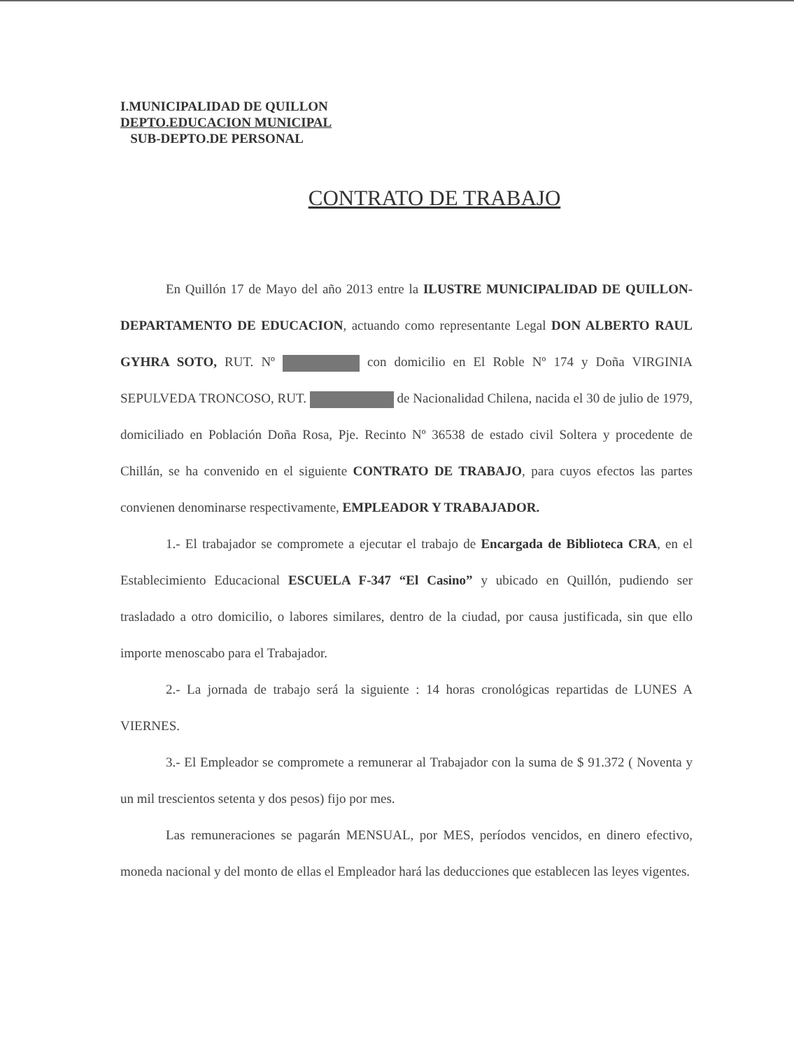I.MUNICIPALIDAD DE QUILLON
DEPTO.EDUCACION MUNICIPAL
SUB-DEPTO.DE PERSONAL
CONTRATO DE TRABAJO
En Quillón 17 de Mayo del año 2013 entre la ILUSTRE MUNICIPALIDAD DE QUILLON-DEPARTAMENTO DE EDUCACION, actuando como representante Legal DON ALBERTO RAUL GYHRA SOTO, RUT. Nº con domicilio en El Roble Nº 174 y Doña VIRGINIA SEPULVEDA TRONCOSO, RUT. de Nacionalidad Chilena, nacida el 30 de julio de 1979, domiciliado en Población Doña Rosa, Pje. Recinto Nº 36538 de estado civil Soltera y procedente de Chillán, se ha convenido en el siguiente CONTRATO DE TRABAJO, para cuyos efectos las partes convienen denominarse respectivamente, EMPLEADOR Y TRABAJADOR.
1.- El trabajador se compromete a ejecutar el trabajo de Encargada de Biblioteca CRA, en el Establecimiento Educacional ESCUELA F-347 “El Casino” y ubicado en Quillón, pudiendo ser trasladado a otro domicilio, o labores similares, dentro de la ciudad, por causa justificada, sin que ello importe menoscabo para el Trabajador.
2.- La jornada de trabajo será la siguiente : 14 horas cronológicas repartidas de LUNES A VIERNES.
3.- El Empleador se compromete a remunerar al Trabajador con la suma de $ 91.372 ( Noventa y un mil trescientos setenta y dos pesos) fijo por mes.
Las remuneraciones se pagarán MENSUAL, por MES, períodos vencidos, en dinero efectivo, moneda nacional y del monto de ellas el Empleador hará las deducciones que establecen las leyes vigentes.